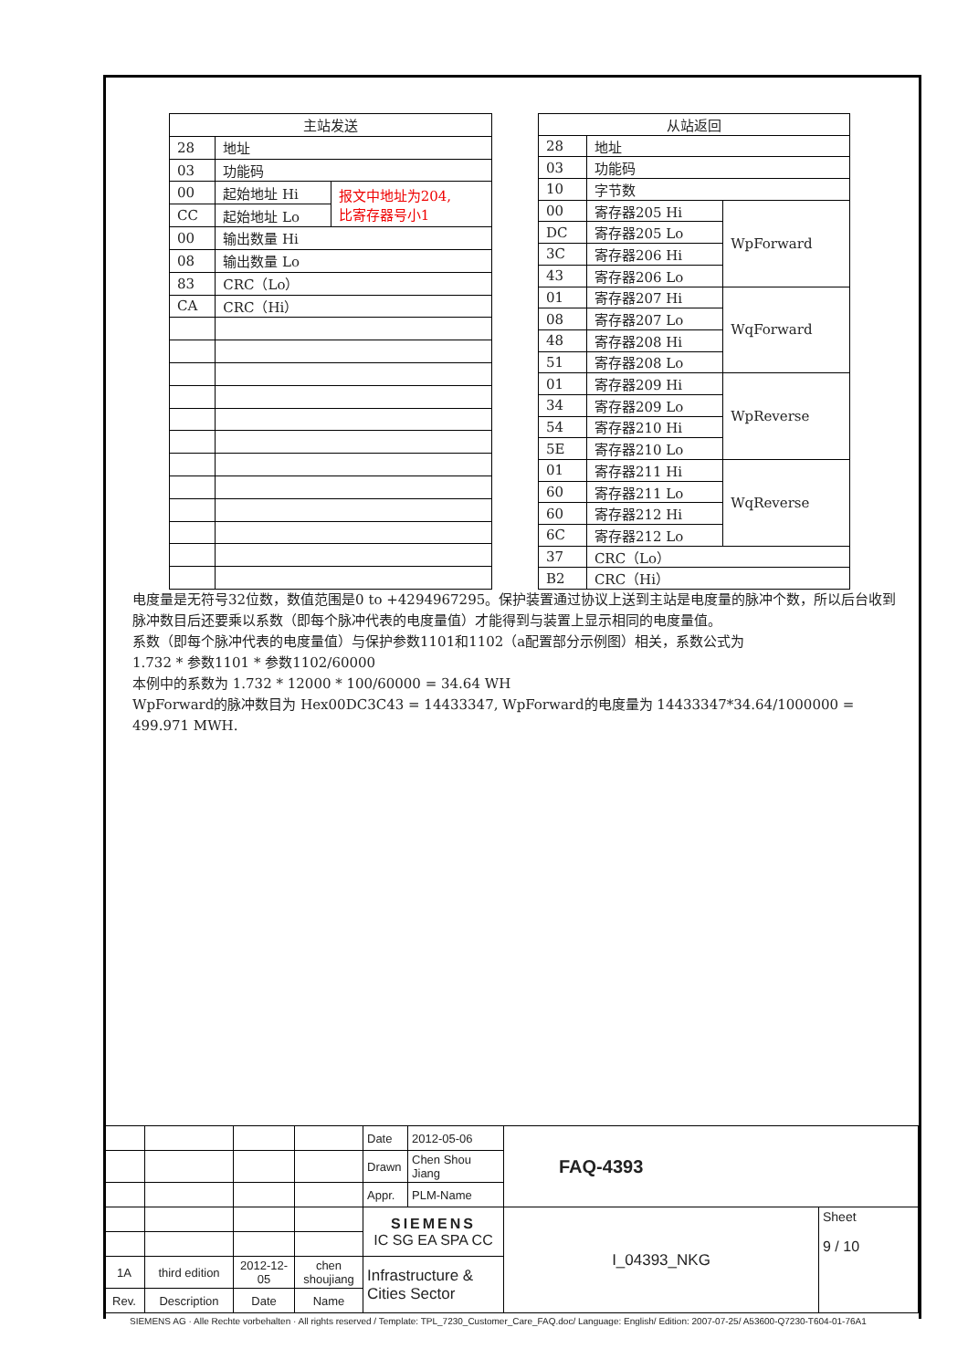| 主站发送 | | |
| --- | --- | --- |
| 28 | 地址 | |
| 03 | 功能码 | |
| 00 | 起始地址 Hi | 报文中地址为204, 比寄存器号小1 |
| CC | 起始地址 Lo | |
| 00 | 输出数量 Hi | |
| 08 | 输出数量 Lo | |
| 83 | CRC（Lo） | |
| CA | CRC（Hi） | |
| 从站返回 | | |
| --- | --- | --- |
| 28 | 地址 | |
| 03 | 功能码 | |
| 10 | 字节数 | |
| 00 | 寄存器205 Hi | WpForward |
| DC | 寄存器205 Lo | |
| 3C | 寄存器206 Hi | |
| 43 | 寄存器206 Lo | |
| 01 | 寄存器207 Hi | WqForward |
| 08 | 寄存器207 Lo | |
| 48 | 寄存器208 Hi | |
| 51 | 寄存器208 Lo | |
| 01 | 寄存器209 Hi | WpReverse |
| 34 | 寄存器209 Lo | |
| 54 | 寄存器210 Hi | |
| 5E | 寄存器210 Lo | |
| 01 | 寄存器211 Hi | WqReverse |
| 60 | 寄存器211 Lo | |
| 60 | 寄存器212 Hi | |
| 6C | 寄存器212 Lo | |
| 37 | CRC（Lo） | |
| B2 | CRC（Hi） | |
电度量是无符号32位数，数值范围是0 to +4294967295。保护装置通过协议上送到主站是电度量的脉冲个数，所以后台收到脉冲数目后还要乘以系数（即每个脉冲代表的电度量值）才能得到与装置上显示相同的电度量值。
系数（即每个脉冲代表的电度量值）与保护参数1101和1102（a配置部分示例图）相关，系数公式为
1.732 * 参数1101 * 参数1102/60000
本例中的系数为 1.732 * 12000 * 100/60000 = 34.64 WH
WpForward的脉冲数目为 Hex00DC3C43 = 14433347, WpForward的电度量为 14433347*34.64/1000000 = 499.971 MWH.
| | | | | Date | 2012-05-06 | FAQ-4393 | |
| | | | | Drawn | Chen Shou Jiang | | |
| | | | | Appr. | PLM-Name | | |
| | | | | SIEMENS IC SG EA SPA CC | | I_04393_NKG | Sheet 9 / 10 |
| 1A | third edition | 2012-12-05 | chen shoujiang | Infrastructure & Cities Sector | | | |
| Rev. | Description | Date | Name | | | | |
SIEMENS AG · Alle Rechte vorbehalten · All rights reserved / Template: TPL_7230_Customer_Care_FAQ.doc/ Language: English/ Edition: 2007-07-25/ A53600-Q7230-T604-01-76A1